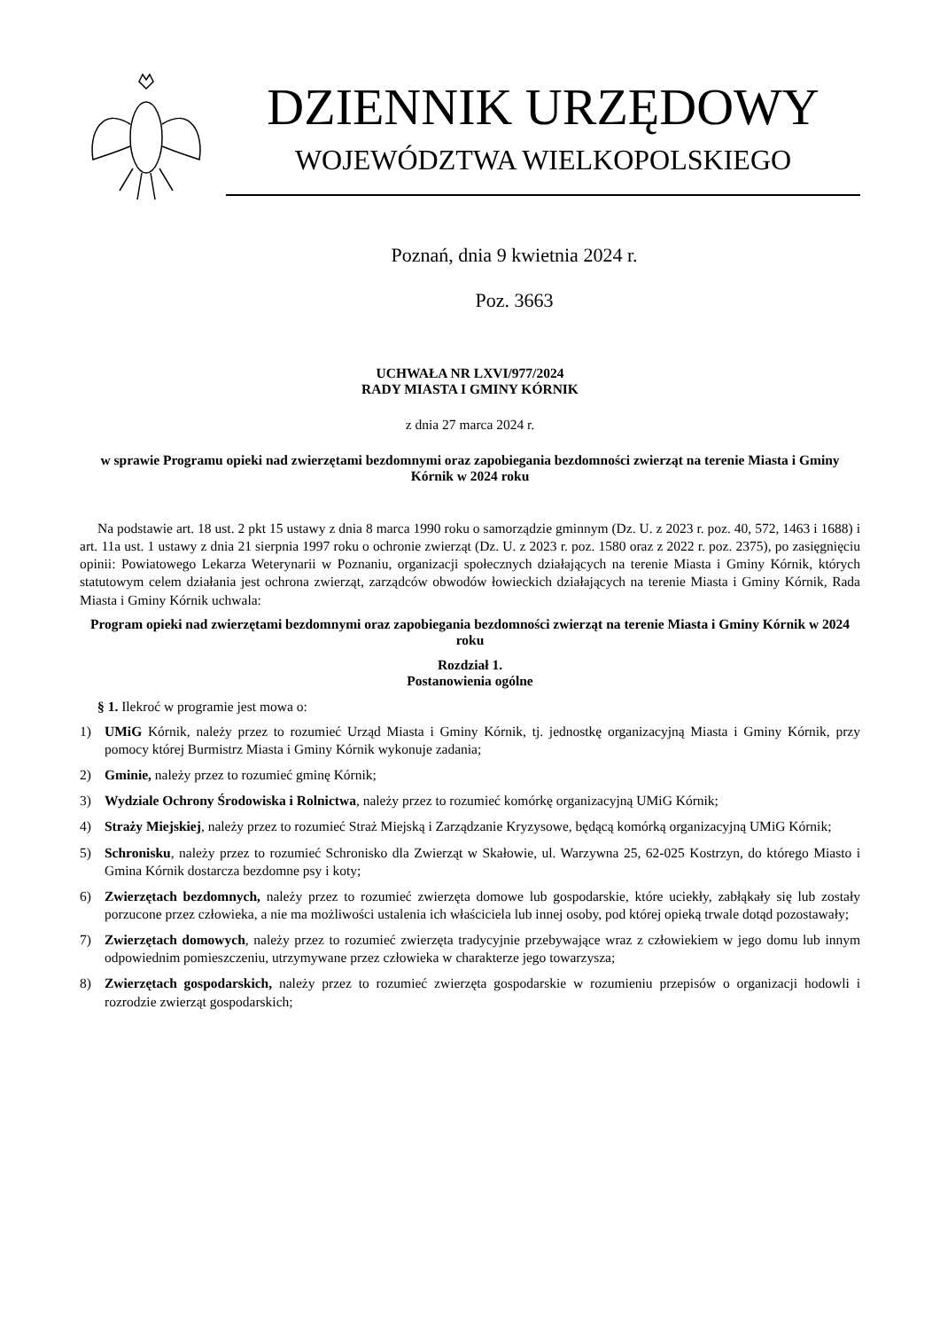DZIENNIK URZĘDOWY
WOJEWÓDZTWA WIELKOPOLSKIEGO
Poznań, dnia 9 kwietnia 2024 r.
Poz. 3663
UCHWAŁA NR LXVI/977/2024
RADY MIASTA I GMINY KÓRNIK
z dnia 27 marca 2024 r.
w sprawie Programu opieki nad zwierzętami bezdomnymi oraz zapobiegania bezdomności zwierząt na terenie Miasta i Gminy Kórnik w 2024 roku
Na podstawie art. 18 ust. 2 pkt 15 ustawy z dnia 8 marca 1990 roku o samorządzie gminnym (Dz. U. z 2023 r. poz. 40, 572, 1463 i 1688) i art. 11a ust. 1 ustawy z dnia 21 sierpnia 1997 roku o ochronie zwierząt (Dz. U. z 2023 r. poz. 1580 oraz z 2022 r. poz. 2375), po zasięgnięciu opinii: Powiatowego Lekarza Weterynarii w Poznaniu, organizacji społecznych działających na terenie Miasta i Gminy Kórnik, których statutowym celem działania jest ochrona zwierząt, zarządców obwodów łowieckich działających na terenie Miasta i Gminy Kórnik, Rada Miasta i Gminy Kórnik uchwala:
Program opieki nad zwierzętami bezdomnymi oraz zapobiegania bezdomności zwierząt na terenie Miasta i Gminy Kórnik w 2024 roku
Rozdział 1.
Postanowienia ogólne
§ 1. Ilekroć w programie jest mowa o:
1) UMiG Kórnik, należy przez to rozumieć Urząd Miasta i Gminy Kórnik, tj. jednostkę organizacyjną Miasta i Gminy Kórnik, przy pomocy której Burmistrz Miasta i Gminy Kórnik wykonuje zadania;
2) Gminie, należy przez to rozumieć gminę Kórnik;
3) Wydziale Ochrony Środowiska i Rolnictwa, należy przez to rozumieć komórkę organizacyjną UMiG Kórnik;
4) Straży Miejskiej, należy przez to rozumieć Straż Miejską i Zarządzanie Kryzysowe, będącą komórką organizacyjną UMiG Kórnik;
5) Schronisku, należy przez to rozumieć Schronisko dla Zwierząt w Skałowie, ul. Warzywna 25, 62-025 Kostrzyn, do którego Miasto i Gmina Kórnik dostarcza bezdomne psy i koty;
6) Zwierzętach bezdomnych, należy przez to rozumieć zwierzęta domowe lub gospodarskie, które uciekły, zabłąkały się lub zostały porzucone przez człowieka, a nie ma możliwości ustalenia ich właściciela lub innej osoby, pod której opieką trwale dotąd pozostawały;
7) Zwierzętach domowych, należy przez to rozumieć zwierzęta tradycyjnie przebywające wraz z człowiekiem w jego domu lub innym odpowiednim pomieszczeniu, utrzymywane przez człowieka w charakterze jego towarzysza;
8) Zwierzętach gospodarskich, należy przez to rozumieć zwierzęta gospodarskie w rozumieniu przepisów o organizacji hodowli i rozrodzie zwierząt gospodarskich;